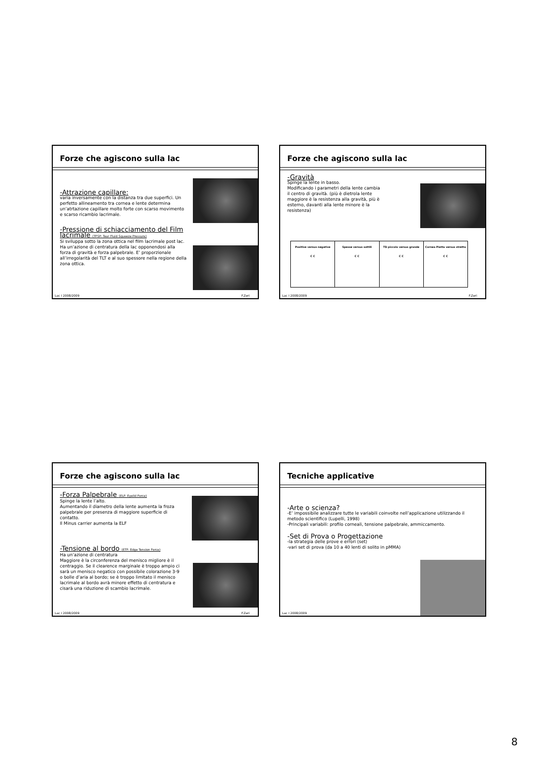Forze che agiscono sulla lac
-Attrazione capillare:
varia inversamente con la distanza tra due superfici. Un perfetto allineamento tra cornea e lente determina un’atrtazione capillare molto forte con scarso movimento e scarso ricambio lacrimale.
-Pressione di schiacciamento del Film lacrimale (TFSP: Tear Fluid Squeeze Pressure)
Si sviluppa sotto la zona ottica nel film lacrimale post lac. Ha un‘azione di centratura della lac opponendosi alla forza di gravità e forza palpebrale. E’ proporzionale all’irregolarità del TLT e al suo spessore nella regione della zona ottica.
Lac I 2008/2009 F.Zeri
Forze che agiscono sulla lac
-Gravità
Spinge la lente in basso.
Modificando i parametri della lente cambia il centro di gravità. (più è dietrola lente maggiore è la resistenza alla gravità, più è esterno, davanti alla lente minore è la resistenza)
Positive versus negative
C C
Spesse versus sottili
C C
TD piccolo versus grande
C C
Cornea Piatta versus stretta
C C
Lac I 2008/2009 F.Zeri
Forze che agiscono sulla lac
-Forza Palpebrale (ELF: Eyelid Force)
Spinge la lente l’alto.
Aumentando il diametro della lente aumenta la froza palpebrale per presenza di maggiore superficie di contatto.
Il Minus carrier aumenta la ELF
-Tensione al bordo (ETF: Edge Tension Force)
Ha un‘azione di centratura
Maggiore è la circonferenza del menisco migliore è il centraggio. Se il clearence marginale è troppo ampio ci sarà un menisco negatico con possibile colorazione 3-9 o bolle d’aria al bordo; se è troppo limitato il menisco lacrimale al bordo avrà minore effetto di centratura e cisarà una riduzione di scambio lacrimale.
Lac I 2008/2009 F.Zeri
Tecniche applicative
-Arte o scienza?
-E’ impossibile analizzare tutte le variabili coinvolte nell’applicazione utilizzando il metodo scientifico (Lupelli, 1998)
-Principali variabili: profilo corneali, tensione palpebrale, ammiccamento.
-Set di Prova o Progettazione
-la strategia delle prove e errori (set)
-vari set di prova (da 10 a 40 lenti di solito in pMMA)
Lac I 2008/2009
8